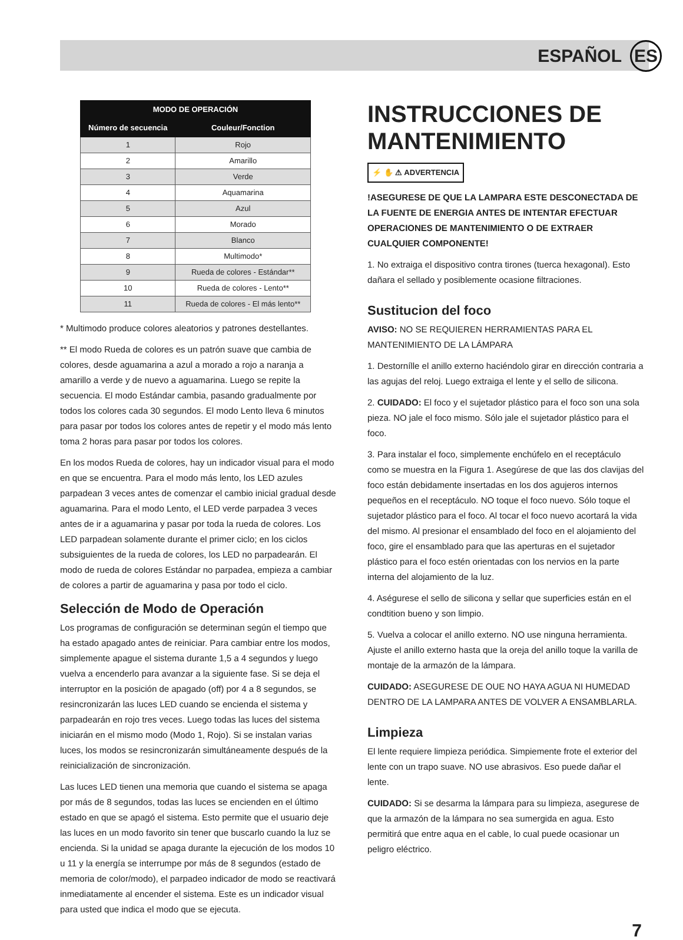ESPAÑOL ES
| MODO DE OPERACIÓN | |
| --- | --- |
| Número de secuencia | Couleur/Fonction |
| 1 | Rojo |
| 2 | Amarillo |
| 3 | Verde |
| 4 | Aquamarina |
| 5 | Azul |
| 6 | Morado |
| 7 | Blanco |
| 8 | Multimodo* |
| 9 | Rueda de colores - Estándar** |
| 10 | Rueda de colores - Lento** |
| 11 | Rueda de colores - El más lento** |
* Multimodo produce colores aleatorios y patrones destellantes.
** El modo Rueda de colores es un patrón suave que cambia de colores, desde aguamarina a azul a morado a rojo a naranja a amarillo a verde y de nuevo a aguamarina. Luego se repite la secuencia. El modo Estándar cambia, pasando gradualmente por todos los colores cada 30 segundos. El modo Lento lleva 6 minutos para pasar por todos los colores antes de repetir y el modo más lento toma 2 horas para pasar por todos los colores.
En los modos Rueda de colores, hay un indicador visual para el modo en que se encuentra. Para el modo más lento, los LED azules parpadean 3 veces antes de comenzar el cambio inicial gradual desde aguamarina. Para el modo Lento, el LED verde parpadea 3 veces antes de ir a aguamarina y pasar por toda la rueda de colores. Los LED parpadean solamente durante el primer ciclo; en los ciclos subsiguientes de la rueda de colores, los LED no parpadearán. El modo de rueda de colores Estándar no parpadea, empieza a cambiar de colores a partir de aguamarina y pasa por todo el ciclo.
Selección de Modo de Operación
Los programas de configuración se determinan según el tiempo que ha estado apagado antes de reiniciar. Para cambiar entre los modos, simplemente apague el sistema durante 1,5 a 4 segundos y luego vuelva a encenderlo para avanzar a la siguiente fase. Si se deja el interruptor en la posición de apagado (off) por 4 a 8 segundos, se resincronizarán las luces LED cuando se encienda el sistema y parpadearán en rojo tres veces. Luego todas las luces del sistema iniciarán en el mismo modo (Modo 1, Rojo). Si se instalan varias luces, los modos se resincronizarán simultáneamente después de la reinicialización de sincronización.
Las luces LED tienen una memoria que cuando el sistema se apaga por más de 8 segundos, todas las luces se encienden en el último estado en que se apagó el sistema. Esto permite que el usuario deje las luces en un modo favorito sin tener que buscarlo cuando la luz se encienda. Si la unidad se apaga durante la ejecución de los modos 10 u 11 y la energía se interrumpe por más de 8 segundos (estado de memoria de color/modo), el parpadeo indicador de modo se reactivará inmediatamente al encender el sistema. Este es un indicador visual para usted que indica el modo que se ejecuta.
INSTRUCCIONES DE MANTENIMIENTO
⚡ ✋ ⚠ ADVERTENCIA
!ASEGURESE DE QUE LA LAMPARA ESTE DESCONECTADA DE LA FUENTE DE ENERGIA ANTES DE INTENTAR EFECTUAR OPERACIONES DE MANTENIMIENTO O DE EXTRAER CUALQUIER COMPONENTE!
1. No extraiga el dispositivo contra tirones (tuerca hexagonal). Esto dañara el sellado y posiblemente ocasione filtraciones.
Sustitucion del foco
AVISO: NO SE REQUIEREN HERRAMIENTAS PARA EL MANTENIMIENTO DE LA LÁMPARA
1. Destornílle el anillo externo haciéndolo girar en dirección contraria a las agujas del reloj. Luego extraiga el lente y el sello de silicona.
2. CUIDADO: El foco y el sujetador plástico para el foco son una sola pieza. NO jale el foco mismo. Sólo jale el sujetador plástico para el foco.
3. Para instalar el foco, simplemente enchúfelo en el receptáculo como se muestra en la Figura 1. Asegúrese de que las dos clavijas del foco están debidamente insertadas en los dos agujeros internos pequeños en el receptáculo. NO toque el foco nuevo. Sólo toque el sujetador plástico para el foco. Al tocar el foco nuevo acortará la vida del mismo. Al presionar el ensamblado del foco en el alojamiento del foco, gire el ensamblado para que las aperturas en el sujetador plástico para el foco estén orientadas con los nervios en la parte interna del alojamiento de la luz.
4. Aségurese el sello de silicona y sellar que superficies están en el condtition bueno y son limpio.
5. Vuelva a colocar el anillo externo. NO use ninguna herramienta. Ajuste el anillo externo hasta que la oreja del anillo toque la varilla de montaje de la armazón de la lámpara.
CUIDADO: ASEGURESE DE OUE NO HAYA AGUA NI HUMEDAD DENTRO DE LA LAMPARA ANTES DE VOLVER A ENSAMBLARLA.
Limpieza
El lente requiere limpieza periódica. Simpiemente frote el exterior del lente con un trapo suave. NO use abrasivos. Eso puede dañar el lente.
CUIDADO: Si se desarma la lámpara para su limpieza, asegurese de que la armazón de la lámpara no sea sumergida en agua. Esto permitirá que entre aqua en el cable, lo cual puede ocasionar un peligro eléctrico.
7